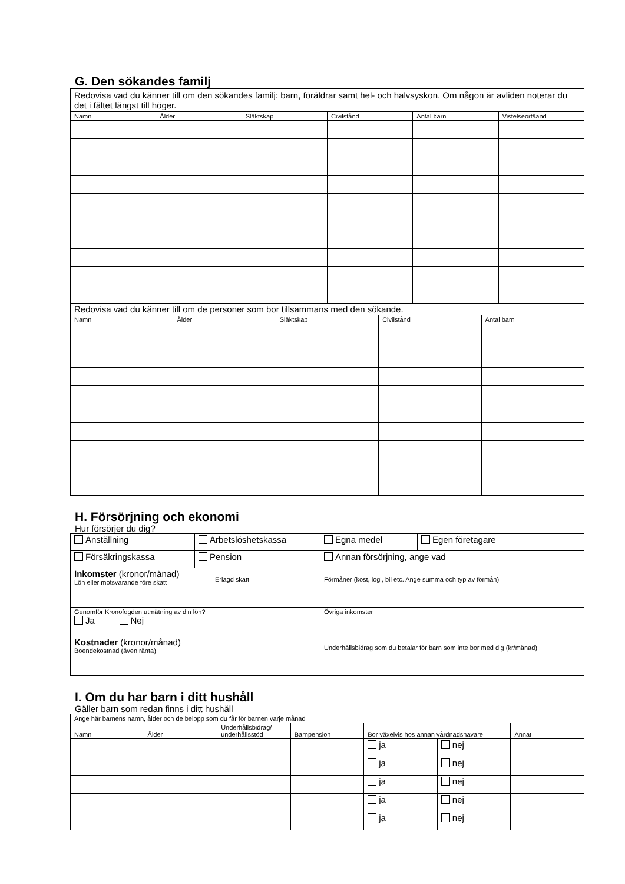G. Den sökandes familj
| Redovisa vad du känner till om den sökandes familj: barn, föräldrar samt hel- och halvsyskon. Om någon är avliden noterar du det i fältet längst till höger. | | | | | |
| Namn | Ålder | Släktskap | Civilstånd | Antal barn | Vistelseort/land |
| Redovisa vad du känner till om de personer som bor tillsammans med den sökande. | | | | |
| Namn | Ålder | Släktskap | Civilstånd | Antal barn |
H. Försörjning och ekonomi
Hur försörjer du dig?
| Anställning | Arbetslöshetskassa | Egna medel | Egen företagare |
| Försäkringskassa | Pension | Annan försörjning, ange vad | |
| Inkomster (kronor/månad) Lön eller motsvarande före skatt | Erlagd skatt | Förmåner (kost, logi, bil etc. Ange summa och typ av förmån) |
| Genomför Kronofogden utmätning av din lön? Ja Nej | | Övriga inkomster |
| Kostnader (kronor/månad) Boendekostnad (även ränta) | | Underhållsbidrag som du betalar för barn som inte bor med dig (kr/månad) |
I. Om du har barn i ditt hushåll
Gäller barn som redan finns i ditt hushåll
| Ange här barnens namn, ålder och de belopp som du får för barnen varje månad | | | | | | |
| Namn | Ålder | Underhållsbidrag/ underhållsstöd | Barnpension | Bor växelvis hos annan vårdnadshavare | | Annat |
| | | | | ja | nej | |
| | | | | ja | nej | |
| | | | | ja | nej | |
| | | | | ja | nej | |
| | | | | ja | nej | |